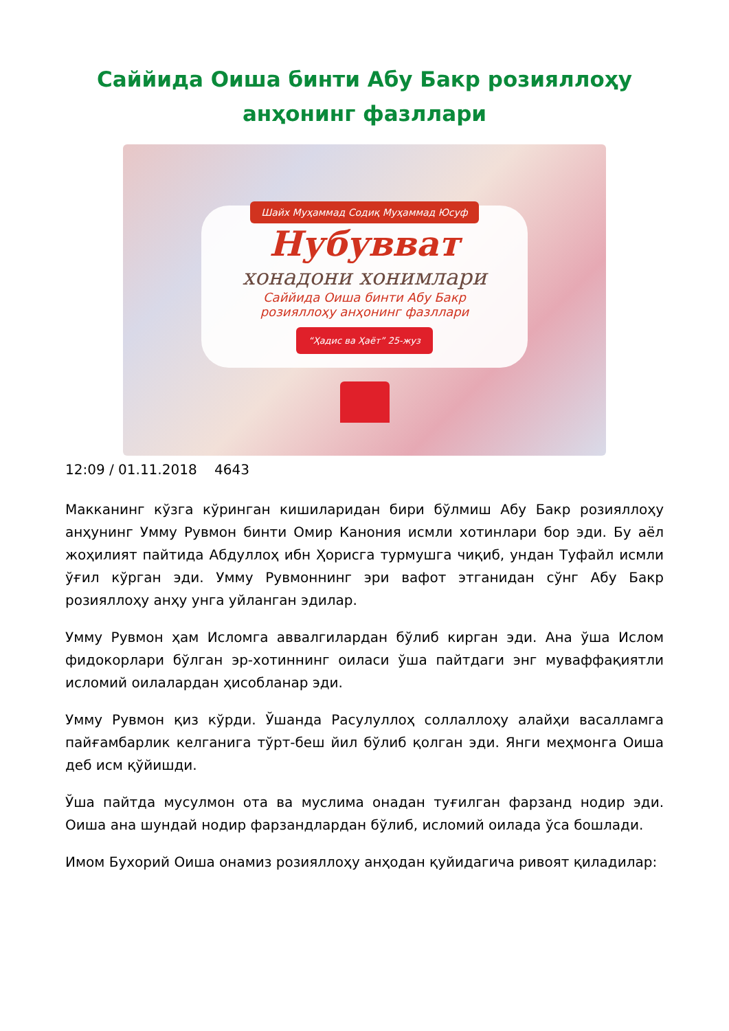Саййида Оиша бинти Абу Бакр розияллоҳу анҳонинг фазллари
Шайх Муҳаммад Содиқ Муҳаммад Юсуф
Нубувват
хонадони хонимлари
Саййида Оиша бинти Абу Бакр
розияллоҳу анҳонинг фазллари
“Ҳадис ва Ҳаёт” 25-жуз
12:09 / 01.11.2018 4643
Макканинг кўзга кўринган кишиларидан бири бўлмиш Абу Бакр розияллоҳу анҳунинг Умму Рувмон бинти Омир Канония исмли хотинлари бор эди. Бу аёл жоҳилият пайтида Абдуллоҳ ибн Ҳорисга турмушга чиқиб, ундан Туфайл исмли ўғил кўрган эди. Умму Рувмоннинг эри вафот этганидан сўнг Абу Бакр розияллоҳу анҳу унга уйланган эдилар.
Умму Рувмон ҳам Исломга аввалгилардан бўлиб кирган эди. Ана ўша Ислом фидокорлари бўлган эр-хотиннинг оиласи ўша пайтдаги энг муваффақиятли исломий оилалардан ҳисобланар эди.
Умму Рувмон қиз кўрди. Ўшанда Расулуллоҳ соллаллоҳу алайҳи васалламга пайғамбарлик келганига тўрт-беш йил бўлиб қолган эди. Янги меҳмонга Оиша деб исм қўйишди.
Ўша пайтда мусулмон ота ва муслима онадан туғилган фарзанд нодир эди. Оиша ана шундай нодир фарзандлардан бўлиб, исломий оилада ўса бошлади.
Имом Бухорий Оиша онамиз розияллоҳу анҳодан қуйидагича ривоят қиладилар: